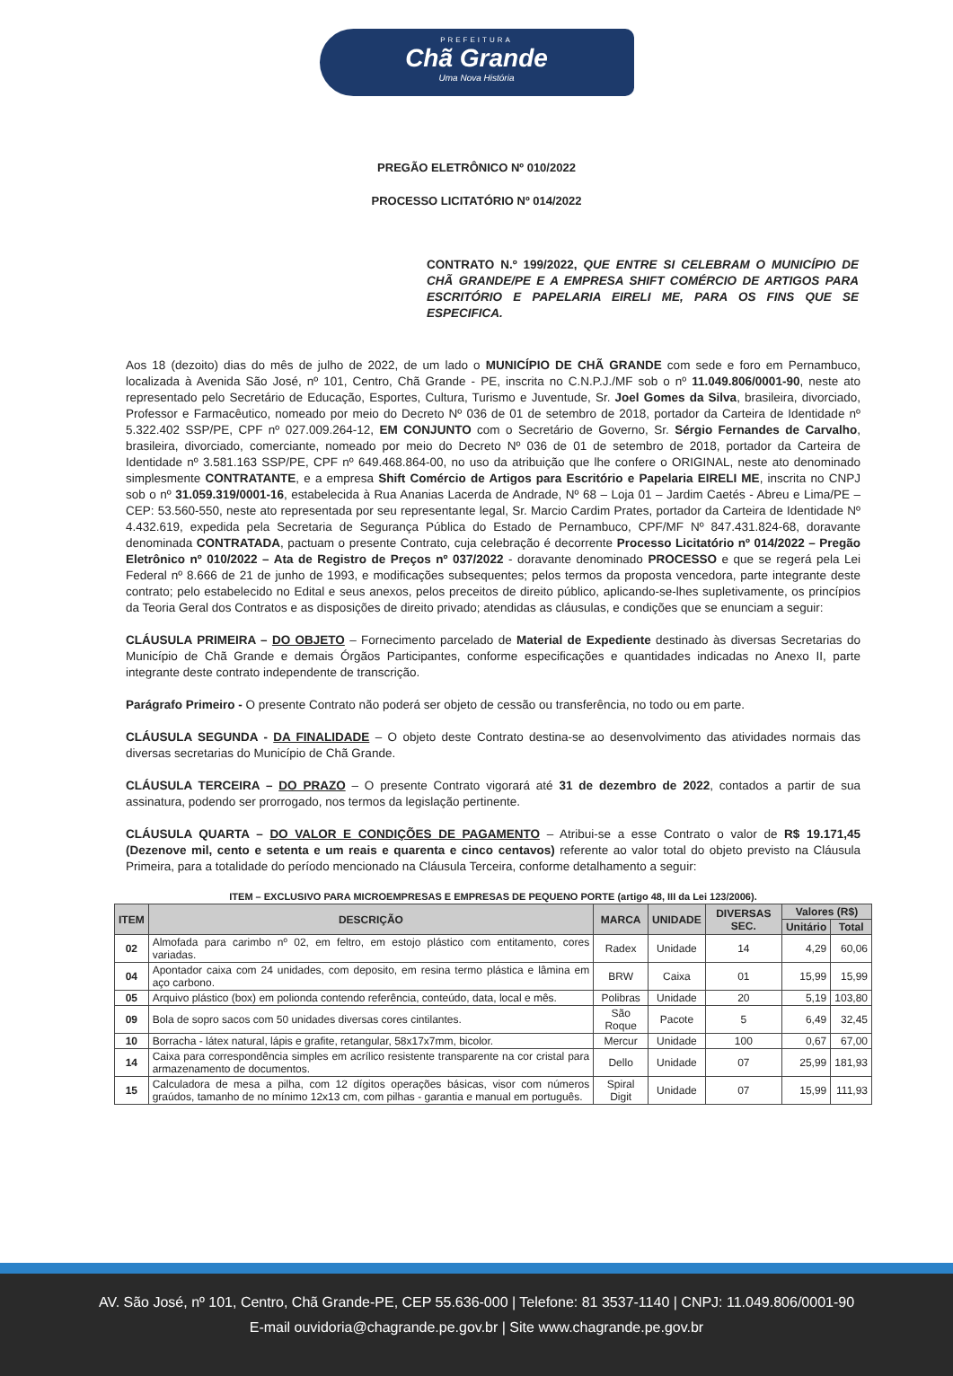PREFEITURA
Chã Grande
Uma Nova História
PREGÃO ELETRÔNICO Nº 010/2022
PROCESSO LICITATÓRIO Nº 014/2022
CONTRATO N.º 199/2022, QUE ENTRE SI CELEBRAM O MUNICÍPIO DE CHÃ GRANDE/PE E A EMPRESA SHIFT COMÉRCIO DE ARTIGOS PARA ESCRITÓRIO E PAPELARIA EIRELI ME, PARA OS FINS QUE SE ESPECIFICA.
Aos 18 (dezoito) dias do mês de julho de 2022, de um lado o MUNICÍPIO DE CHÃ GRANDE com sede e foro em Pernambuco, localizada à Avenida São José, nº 101, Centro, Chã Grande - PE, inscrita no C.N.P.J./MF sob o nº 11.049.806/0001-90, neste ato representado pelo Secretário de Educação, Esportes, Cultura, Turismo e Juventude, Sr. Joel Gomes da Silva, brasileira, divorciado, Professor e Farmacêutico, nomeado por meio do Decreto Nº 036 de 01 de setembro de 2018, portador da Carteira de Identidade nº 5.322.402 SSP/PE, CPF nº 027.009.264-12, EM CONJUNTO com o Secretário de Governo, Sr. Sérgio Fernandes de Carvalho, brasileira, divorciado, comerciante, nomeado por meio do Decreto Nº 036 de 01 de setembro de 2018, portador da Carteira de Identidade nº 3.581.163 SSP/PE, CPF nº 649.468.864-00, no uso da atribuição que lhe confere o ORIGINAL, neste ato denominado simplesmente CONTRATANTE, e a empresa Shift Comércio de Artigos para Escritório e Papelaria EIRELI ME, inscrita no CNPJ sob o nº 31.059.319/0001-16, estabelecida à Rua Ananias Lacerda de Andrade, Nº 68 – Loja 01 – Jardim Caetés - Abreu e Lima/PE – CEP: 53.560-550, neste ato representada por seu representante legal, Sr. Marcio Cardim Prates, portador da Carteira de Identidade Nº 4.432.619, expedida pela Secretaria de Segurança Pública do Estado de Pernambuco, CPF/MF Nº 847.431.824-68, doravante denominada CONTRATADA, pactuam o presente Contrato, cuja celebração é decorrente Processo Licitatório nº 014/2022 – Pregão Eletrônico nº 010/2022 – Ata de Registro de Preços nº 037/2022 - doravante denominado PROCESSO e que se regerá pela Lei Federal nº 8.666 de 21 de junho de 1993, e modificações subsequentes; pelos termos da proposta vencedora, parte integrante deste contrato; pelo estabelecido no Edital e seus anexos, pelos preceitos de direito público, aplicando-se-lhes supletivamente, os princípios da Teoria Geral dos Contratos e as disposições de direito privado; atendidas as cláusulas, e condições que se enunciam a seguir:
CLÁUSULA PRIMEIRA – DO OBJETO – Fornecimento parcelado de Material de Expediente destinado às diversas Secretarias do Município de Chã Grande e demais Órgãos Participantes, conforme especificações e quantidades indicadas no Anexo II, parte integrante deste contrato independente de transcrição.
Parágrafo Primeiro - O presente Contrato não poderá ser objeto de cessão ou transferência, no todo ou em parte.
CLÁUSULA SEGUNDA - DA FINALIDADE – O objeto deste Contrato destina-se ao desenvolvimento das atividades normais das diversas secretarias do Município de Chã Grande.
CLÁUSULA TERCEIRA – DO PRAZO – O presente Contrato vigorará até 31 de dezembro de 2022, contados a partir de sua assinatura, podendo ser prorrogado, nos termos da legislação pertinente.
CLÁUSULA QUARTA – DO VALOR E CONDIÇÕES DE PAGAMENTO – Atribui-se a esse Contrato o valor de R$ 19.171,45 (Dezenove mil, cento e setenta e um reais e quarenta e cinco centavos) referente ao valor total do objeto previsto na Cláusula Primeira, para a totalidade do período mencionado na Cláusula Terceira, conforme detalhamento a seguir:
ITEM – EXCLUSIVO PARA MICROEMPRESAS E EMPRESAS DE PEQUENO PORTE (artigo 48, III da Lei 123/2006).
| ITEM | DESCRIÇÃO | MARCA | UNIDADE | DIVERSAS SEC. | Valores (R$) | |
| --- | --- | --- | --- | --- | --- | --- |
| | | | | | Unitário | Total |
| 02 | Almofada para carimbo nº 02, em feltro, em estojo plástico com entitamento, cores variadas. | Radex | Unidade | 14 | 4,29 | 60,06 |
| 04 | Apontador caixa com 24 unidades, com deposito, em resina termo plástica e lâmina em aço carbono. | BRW | Caixa | 01 | 15,99 | 15,99 |
| 05 | Arquivo plástico (box) em polionda contendo referência, conteúdo, data, local e mês. | Polibras | Unidade | 20 | 5,19 | 103,80 |
| 09 | Bola de sopro sacos com 50 unidades diversas cores cintilantes. | São Roque | Pacote | 5 | 6,49 | 32,45 |
| 10 | Borracha - látex natural, lápis e grafite, retangular, 58x17x7mm, bicolor. | Mercur | Unidade | 100 | 0,67 | 67,00 |
| 14 | Caixa para correspondência simples em acrílico resistente transparente na cor cristal para armazenamento de documentos. | Dello | Unidade | 07 | 25,99 | 181,93 |
| 15 | Calculadora de mesa a pilha, com 12 dígitos operações básicas, visor com números graúdos, tamanho de no mínimo 12x13 cm, com pilhas - garantia e manual em português. | Spiral Digit | Unidade | 07 | 15,99 | 111,93 |
AV. São José, nº 101, Centro, Chã Grande-PE, CEP 55.636-000 | Telefone: 81 3537-1140 | CNPJ: 11.049.806/0001-90
E-mail ouvidoria@chagrande.pe.gov.br | Site www.chagrande.pe.gov.br